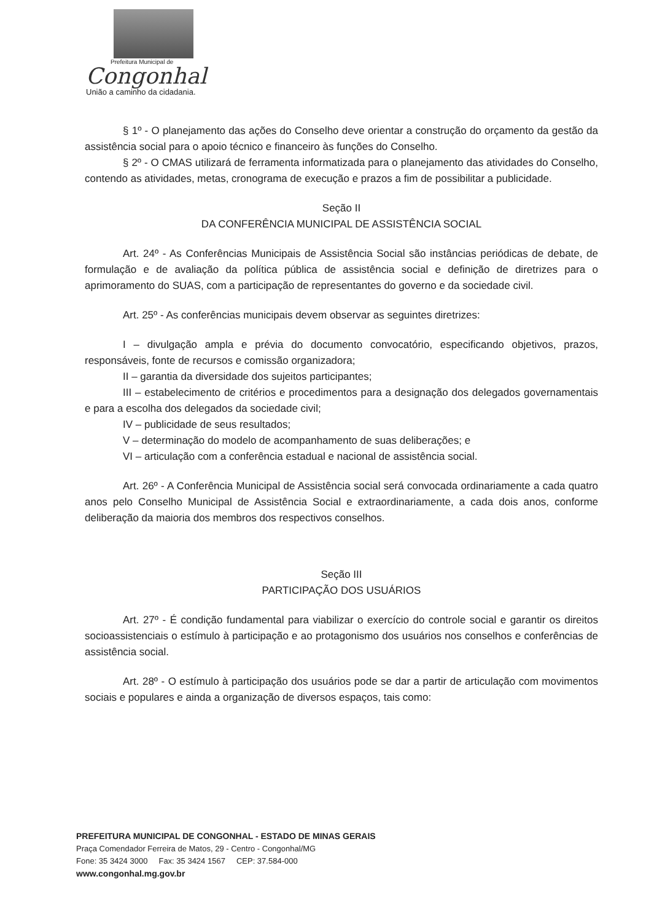Prefeitura Municipal de
Congonhal
União a caminho da cidadania.
§ 1º - O planejamento das ações do Conselho deve orientar a construção do orçamento da gestão da assistência social para o apoio técnico e financeiro às funções do Conselho.
§ 2º - O CMAS utilizará de ferramenta informatizada para o planejamento das atividades do Conselho, contendo as atividades, metas, cronograma de execução e prazos a fim de possibilitar a publicidade.
Seção II
DA CONFERÊNCIA MUNICIPAL DE ASSISTÊNCIA SOCIAL
Art. 24º - As Conferências Municipais de Assistência Social são instâncias periódicas de debate, de formulação e de avaliação da política pública de assistência social e definição de diretrizes para o aprimoramento do SUAS, com a participação de representantes do governo e da sociedade civil.
Art. 25º - As conferências municipais devem observar as seguintes diretrizes:
I – divulgação ampla e prévia do documento convocatório, especificando objetivos, prazos, responsáveis, fonte de recursos e comissão organizadora;
II – garantia da diversidade dos sujeitos participantes;
III – estabelecimento de critérios e procedimentos para a designação dos delegados governamentais e para a escolha dos delegados da sociedade civil;
IV – publicidade de seus resultados;
V – determinação do modelo de acompanhamento de suas deliberações; e
VI – articulação com a conferência estadual e nacional de assistência social.
Art. 26º - A Conferência Municipal de Assistência social será convocada ordinariamente a cada quatro anos pelo Conselho Municipal de Assistência Social e extraordinariamente, a cada dois anos, conforme deliberação da maioria dos membros dos respectivos conselhos.
Seção III
PARTICIPAÇÃO DOS USUÁRIOS
Art. 27º - É condição fundamental para viabilizar o exercício do controle social e garantir os direitos socioassistenciais o estímulo à participação e ao protagonismo dos usuários nos conselhos e conferências de assistência social.
Art. 28º - O estímulo à participação dos usuários pode se dar a partir de articulação com movimentos sociais e populares e ainda a organização de diversos espaços, tais como:
PREFEITURA MUNICIPAL DE CONGONHAL - ESTADO DE MINAS GERAIS
Praça Comendador Ferreira de Matos, 29 - Centro - Congonhal/MG
Fone: 35 3424 3000 Fax: 35 3424 1567 CEP: 37.584-000
www.congonhal.mg.gov.br